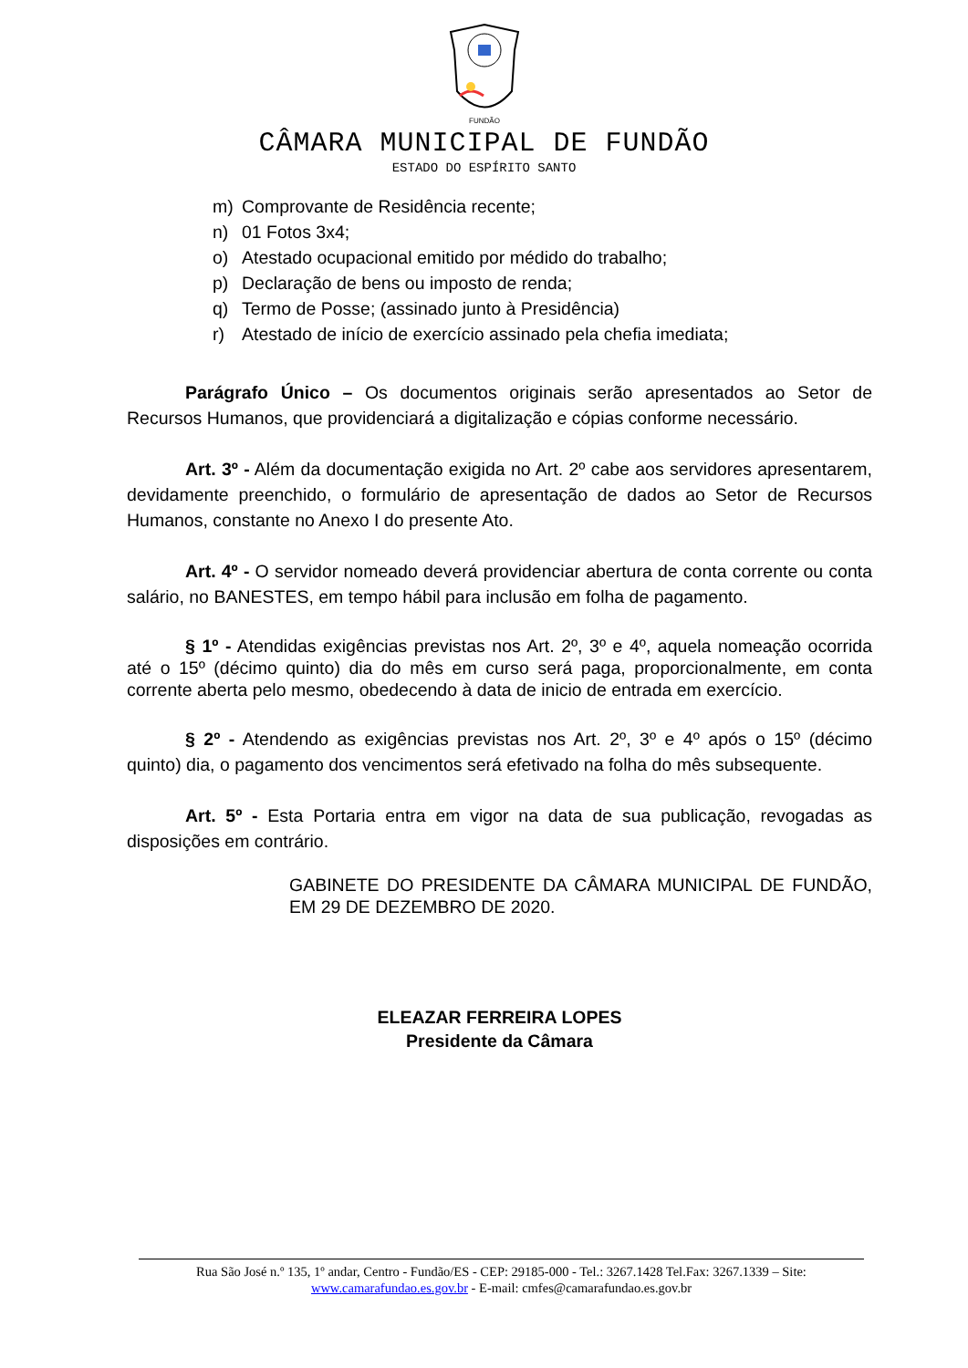FUNDÃO
CÂMARA MUNICIPAL DE FUNDÃO
ESTADO DO ESPÍRITO SANTO
m) Comprovante de Residência recente;
n) 01 Fotos 3x4;
o) Atestado ocupacional emitido por médido do trabalho;
p) Declaração de bens ou imposto de renda;
q) Termo de Posse; (assinado junto à Presidência)
r) Atestado de início de exercício assinado pela chefia imediata;
Parágrafo Único – Os documentos originais serão apresentados ao Setor de Recursos Humanos, que providenciará a digitalização e cópias conforme necessário.
Art. 3º - Além da documentação exigida no Art. 2º cabe aos servidores apresentarem, devidamente preenchido, o formulário de apresentação de dados ao Setor de Recursos Humanos, constante no Anexo I do presente Ato.
Art. 4º - O servidor nomeado deverá providenciar abertura de conta corrente ou conta salário, no BANESTES, em tempo hábil para inclusão em folha de pagamento.
§ 1º - Atendidas exigências previstas nos Art. 2º, 3º e 4º, aquela nomeação ocorrida até o 15º (décimo quinto) dia do mês em curso será paga, proporcionalmente, em conta corrente aberta pelo mesmo, obedecendo à data de inicio de entrada em exercício.
§ 2º - Atendendo as exigências previstas nos Art. 2º, 3º e 4º após o 15º (décimo quinto) dia, o pagamento dos vencimentos será efetivado na folha do mês subsequente.
Art. 5º - Esta Portaria entra em vigor na data de sua publicação, revogadas as disposições em contrário.
GABINETE DO PRESIDENTE DA CÂMARA MUNICIPAL DE FUNDÃO, EM 29 DE DEZEMBRO DE 2020.
ELEAZAR FERREIRA LOPES
Presidente da Câmara
Rua São José n.º 135, 1º andar, Centro - Fundão/ES - CEP: 29185-000 - Tel.: 3267.1428 Tel.Fax: 3267.1339 – Site:
www.camarafundao.es.gov.br - E-mail: cmfes@camarafundao.es.gov.br